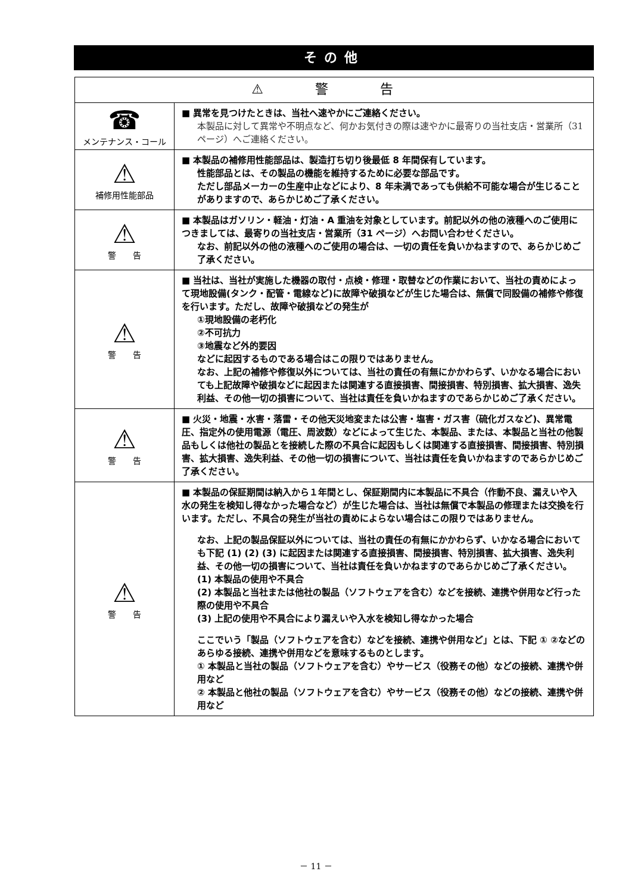その他
| ⚠ 警 告 | |
| --- | --- |
| ☎ メンテナンス・コール | ■ 異常を見つけたときは、当社へ速やかにご連絡ください。 本製品に対して異常や不明点など、何かお気付きの際は速やかに最寄りの当社支店・営業所（31ページ）へご連絡ください。 |
| ⚠ 補修用性能部品 | ■ 本製品の補修用性能部品は、製造打ち切り後最低 8 年間保有しています。 性能部品とは、その製品の機能を維持するために必要な部品です。 ただし部品メーカーの生産中止などにより、8 年未満であっても供給不可能な場合が生じることがありますので、あらかじめご了承ください。 |
| ⚠ 警 告 | ■ 本製品はガソリン・軽油・灯油・A 重油を対象としています。前記以外の他の液種へのご使用につきましては、最寄りの当社支店・営業所（31 ページ）へお問い合わせください。 なお、前記以外の他の液種へのご使用の場合は、一切の責任を負いかねますので、あらかじめご了承ください。 |
| ⚠ 警 告 | ■ 当社は、当社が実施した機器の取付・点検・修理・取替などの作業において、当社の責めによって現地設備(タンク・配管・電線など)に故障や破損などが生じた場合は、無償で同設備の補修や修復を行います。ただし、故障や破損などの発生が ①現地設備の老朽化 ②不可抗力 ③地震など外的要因 などに起因するものである場合はこの限りではありません。 なお、上記の補修や修復以外については、当社の責任の有無にかかわらず、いかなる場合においても上記故障や破損などに起因または関連する直接損害、間接損害、特別損害、拡大損害、逸失利益、その他一切の損害について、当社は責任を負いかねますのであらかじめご了承ください。 |
| ⚠ 警 告 | ■ 火災・地震・水害・落雷・その他天災地変または公害・塩害・ガス害（硫化ガスなど)、異常電圧、指定外の使用電源（電圧、周波数）などによって生じた、本製品、または、本製品と当社の他製品もしくは他社の製品とを接続した際の不具合に起因もしくは関連する直接損害、間接損害、特別損害、拡大損害、逸失利益、その他一切の損害について、当社は責任を負いかねますのであらかじめご了承ください。 |
| ⚠ 警 告 | ■ 本製品の保証期間は納入から１年間とし、保証期間内に本製品に不具合（作動不良、漏えいや入水の発生を検知し得なかった場合など）が生じた場合は、当社は無償で本製品の修理または交換を行います。ただし、不具合の発生が当社の責めによらない場合はこの限りではありません。 なお、上記の製品保証以外については、当社の責任の有無にかかわらず、いかなる場合においても下記 (1) (2) (3) に起因または関連する直接損害、間接損害、特別損害、拡大損害、逸失利益、その他一切の損害について、当社は責任を負いかねますのであらかじめご了承ください。 (1) 本製品の使用や不具合 (2) 本製品と当社または他社の製品（ソフトウェアを含む）などを接続、連携や併用など行った際の使用や不具合 (3) 上記の使用や不具合により漏えいや入水を検知し得なかった場合 ここでいう「製品（ソフトウェアを含む）などを接続、連携や併用など」とは、下記 ① ②などのあらゆる接続、連携や併用などを意味するものとします。 ① 本製品と当社の製品（ソフトウェアを含む）やサービス（役務その他）などの接続、連携や併用など ② 本製品と他社の製品（ソフトウェアを含む）やサービス（役務その他）などの接続、連携や併用など |
－ 11 －